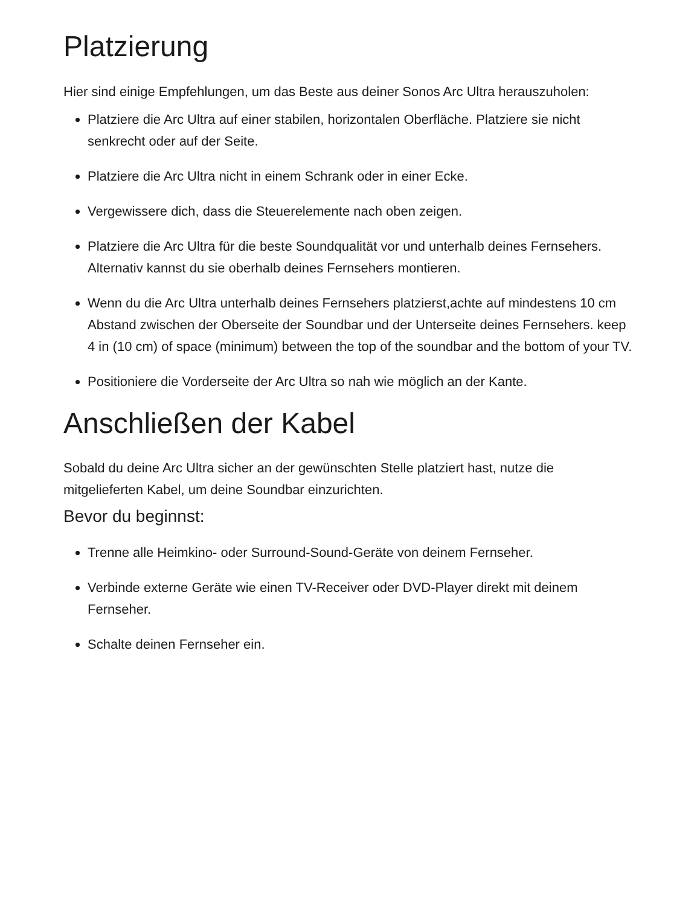Platzierung
Hier sind einige Empfehlungen, um das Beste aus deiner Sonos Arc Ultra herauszuholen:
Platziere die Arc Ultra auf einer stabilen, horizontalen Oberfläche. Platziere sie nicht senkrecht oder auf der Seite.
Platziere die Arc Ultra nicht in einem Schrank oder in einer Ecke.
Vergewissere dich, dass die Steuerelemente nach oben zeigen.
Platziere die Arc Ultra für die beste Soundqualität vor und unterhalb deines Fernsehers. Alternativ kannst du sie oberhalb deines Fernsehers montieren.
Wenn du die Arc Ultra unterhalb deines Fernsehers platzierst,achte auf mindestens 10 cm Abstand zwischen der Oberseite der Soundbar und der Unterseite deines Fernsehers. keep 4 in (10 cm) of space (minimum) between the top of the soundbar and the bottom of your TV.
Positioniere die Vorderseite der Arc Ultra so nah wie möglich an der Kante.
Anschließen der Kabel
Sobald du deine Arc Ultra sicher an der gewünschten Stelle platziert hast, nutze die mitgelieferten Kabel, um deine Soundbar einzurichten.
Bevor du beginnst:
Trenne alle Heimkino- oder Surround-Sound-Geräte von deinem Fernseher.
Verbinde externe Geräte wie einen TV-Receiver oder DVD-Player direkt mit deinem Fernseher.
Schalte deinen Fernseher ein.